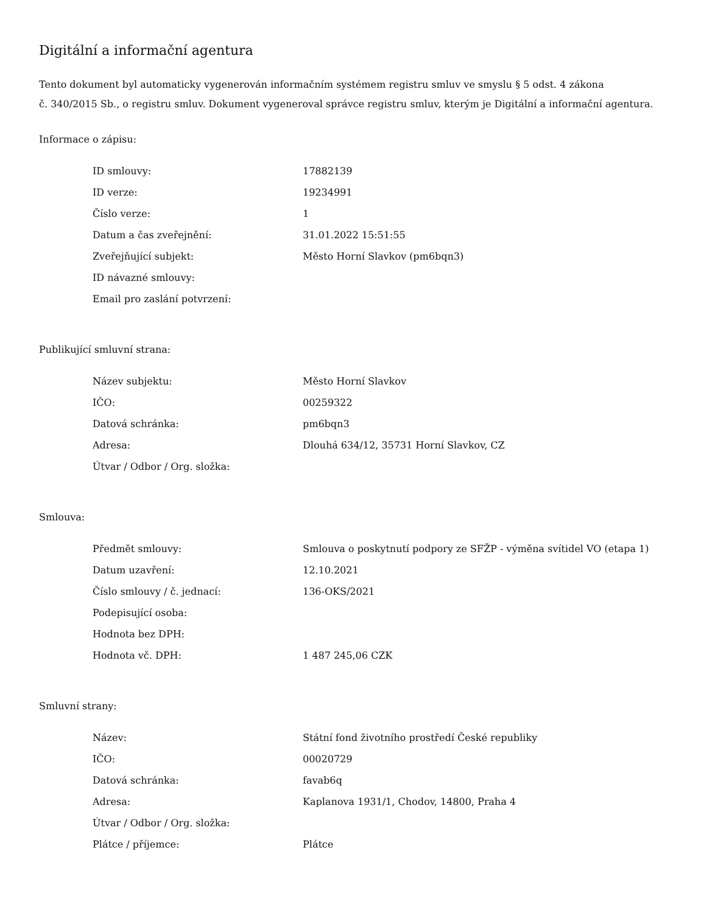Digitální a informační agentura
Tento dokument byl automaticky vygenerován informačním systémem registru smluv ve smyslu § 5 odst. 4 zákona
č. 340/2015 Sb., o registru smluv. Dokument vygeneroval správce registru smluv, kterým je Digitální a informační agentura.
Informace o zápisu:
| ID smlouvy: | 17882139 |
| ID verze: | 19234991 |
| Číslo verze: | 1 |
| Datum a čas zveřejnění: | 31.01.2022 15:51:55 |
| Zveřejňující subjekt: | Město Horní Slavkov (pm6bqn3) |
| ID návazné smlouvy: | |
| Email pro zaslání potvrzení: | |
Publikující smluvní strana:
| Název subjektu: | Město Horní Slavkov |
| IČO: | 00259322 |
| Datová schránka: | pm6bqn3 |
| Adresa: | Dlouhá 634/12, 35731 Horní Slavkov, CZ |
| Útvar / Odbor / Org. složka: | |
Smlouva:
| Předmět smlouvy: | Smlouva o poskytnutí podpory ze SFŽP - výměna svítidel VO (etapa 1) |
| Datum uzavření: | 12.10.2021 |
| Číslo smlouvy / č. jednací: | 136-OKS/2021 |
| Podepisující osoba: | |
| Hodnota bez DPH: | |
| Hodnota vč. DPH: | 1 487 245,06 CZK |
Smluvní strany:
| Název: | Státní fond životního prostředí České republiky |
| IČO: | 00020729 |
| Datová schránka: | favab6q |
| Adresa: | Kaplanova 1931/1, Chodov, 14800, Praha 4 |
| Útvar / Odbor / Org. složka: | |
| Plátce / příjemce: | Plátce |